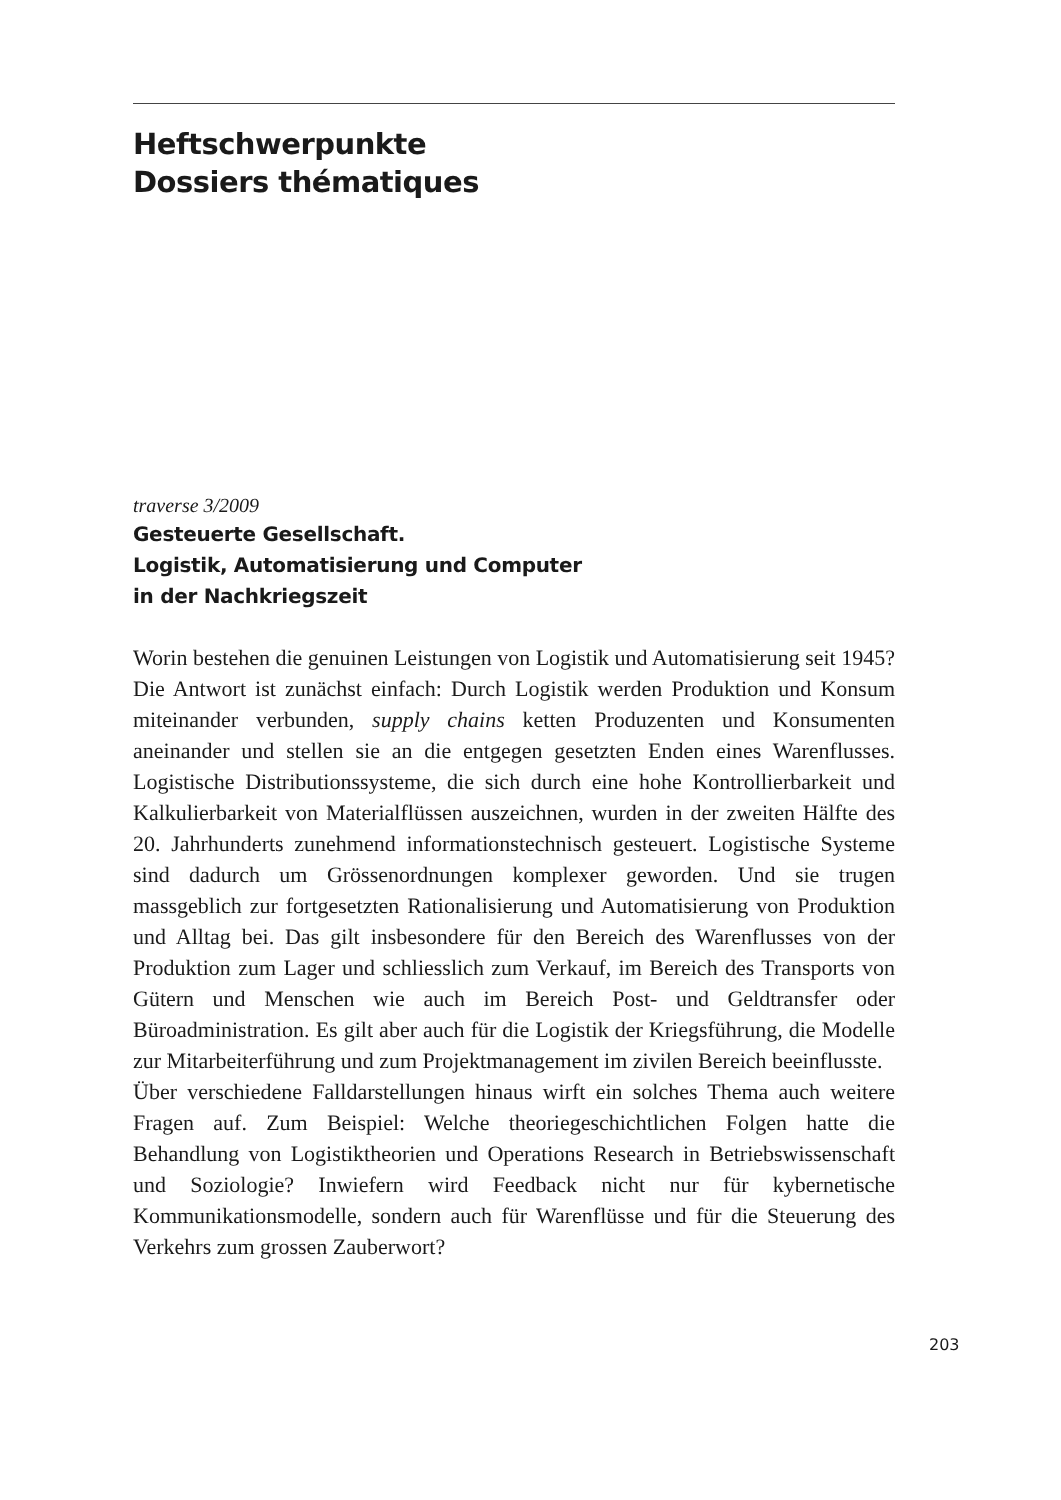Heftschwerpunkte
Dossiers thématiques
traverse 3/2009
Gesteuerte Gesellschaft.
Logistik, Automatisierung und Computer
in der Nachkriegszeit
Worin bestehen die genuinen Leistungen von Logistik und Automatisierung seit 1945? Die Antwort ist zunächst einfach: Durch Logistik werden Produktion und Konsum miteinander verbunden, supply chains ketten Produzenten und Konsumenten aneinander und stellen sie an die entgegen gesetzten Enden eines Warenflusses. Logistische Distributionssysteme, die sich durch eine hohe Kontrollierbarkeit und Kalkulierbarkeit von Materialflüssen auszeichnen, wurden in der zweiten Hälfte des 20. Jahrhunderts zunehmend informationstechnisch gesteuert. Logistische Systeme sind dadurch um Grössenordnungen komplexer geworden. Und sie trugen massgeblich zur fortgesetzten Rationalisierung und Automatisierung von Produktion und Alltag bei. Das gilt insbesondere für den Bereich des Warenflusses von der Produktion zum Lager und schliesslich zum Verkauf, im Bereich des Transports von Gütern und Menschen wie auch im Bereich Post- und Geldtransfer oder Büroadministration. Es gilt aber auch für die Logistik der Kriegsführung, die Modelle zur Mitarbeiterführung und zum Projektmanagement im zivilen Bereich beeinflusste.
Über verschiedene Falldarstellungen hinaus wirft ein solches Thema auch weitere Fragen auf. Zum Beispiel: Welche theoriegeschichtlichen Folgen hatte die Behandlung von Logistiktheorien und Operations Research in Betriebswissenschaft und Soziologie? Inwiefern wird Feedback nicht nur für kybernetische Kommunikationsmodelle, sondern auch für Warenflüsse und für die Steuerung des Verkehrs zum grossen Zauberwort?
203